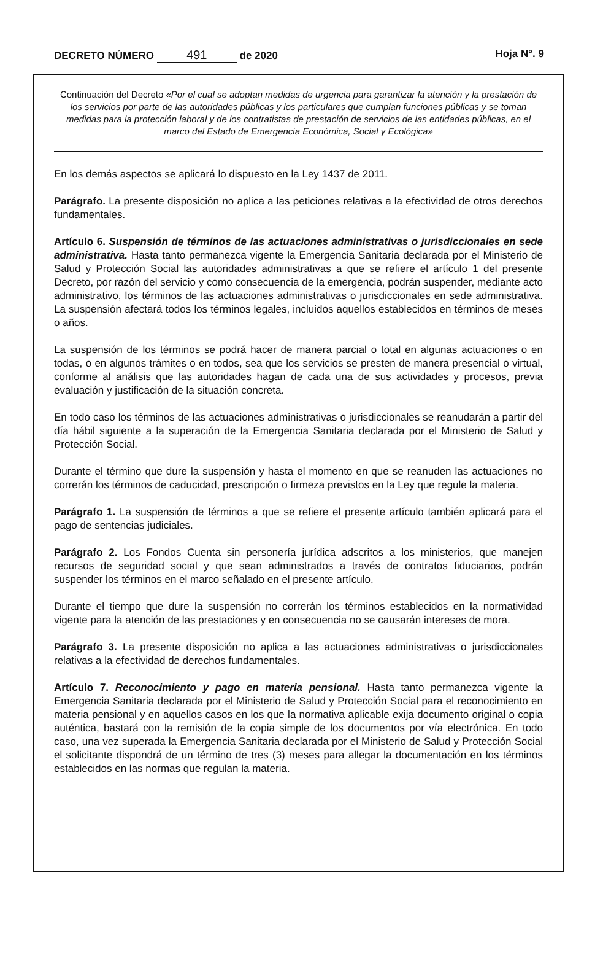DECRETO NÚMERO 491 de 2020 Hoja N°. 9
Continuación del Decreto «Por el cual se adoptan medidas de urgencia para garantizar la atención y la prestación de los servicios por parte de las autoridades públicas y los particulares que cumplan funciones públicas y se toman medidas para la protección laboral y de los contratistas de prestación de servicios de las entidades públicas, en el marco del Estado de Emergencia Económica, Social y Ecológica»
En los demás aspectos se aplicará lo dispuesto en la Ley 1437 de 2011.
Parágrafo. La presente disposición no aplica a las peticiones relativas a la efectividad de otros derechos fundamentales.
Artículo 6. Suspensión de términos de las actuaciones administrativas o jurisdiccionales en sede administrativa. Hasta tanto permanezca vigente la Emergencia Sanitaria declarada por el Ministerio de Salud y Protección Social las autoridades administrativas a que se refiere el artículo 1 del presente Decreto, por razón del servicio y como consecuencia de la emergencia, podrán suspender, mediante acto administrativo, los términos de las actuaciones administrativas o jurisdiccionales en sede administrativa. La suspensión afectará todos los términos legales, incluidos aquellos establecidos en términos de meses o años.
La suspensión de los términos se podrá hacer de manera parcial o total en algunas actuaciones o en todas, o en algunos trámites o en todos, sea que los servicios se presten de manera presencial o virtual, conforme al análisis que las autoridades hagan de cada una de sus actividades y procesos, previa evaluación y justificación de la situación concreta.
En todo caso los términos de las actuaciones administrativas o jurisdiccionales se reanudarán a partir del día hábil siguiente a la superación de la Emergencia Sanitaria declarada por el Ministerio de Salud y Protección Social.
Durante el término que dure la suspensión y hasta el momento en que se reanuden las actuaciones no correrán los términos de caducidad, prescripción o firmeza previstos en la Ley que regule la materia.
Parágrafo 1. La suspensión de términos a que se refiere el presente artículo también aplicará para el pago de sentencias judiciales.
Parágrafo 2. Los Fondos Cuenta sin personería jurídica adscritos a los ministerios, que manejen recursos de seguridad social y que sean administrados a través de contratos fiduciarios, podrán suspender los términos en el marco señalado en el presente artículo.
Durante el tiempo que dure la suspensión no correrán los términos establecidos en la normatividad vigente para la atención de las prestaciones y en consecuencia no se causarán intereses de mora.
Parágrafo 3. La presente disposición no aplica a las actuaciones administrativas o jurisdiccionales relativas a la efectividad de derechos fundamentales.
Artículo 7. Reconocimiento y pago en materia pensional. Hasta tanto permanezca vigente la Emergencia Sanitaria declarada por el Ministerio de Salud y Protección Social para el reconocimiento en materia pensional y en aquellos casos en los que la normativa aplicable exija documento original o copia auténtica, bastará con la remisión de la copia simple de los documentos por vía electrónica. En todo caso, una vez superada la Emergencia Sanitaria declarada por el Ministerio de Salud y Protección Social el solicitante dispondrá de un término de tres (3) meses para allegar la documentación en los términos establecidos en las normas que regulan la materia.